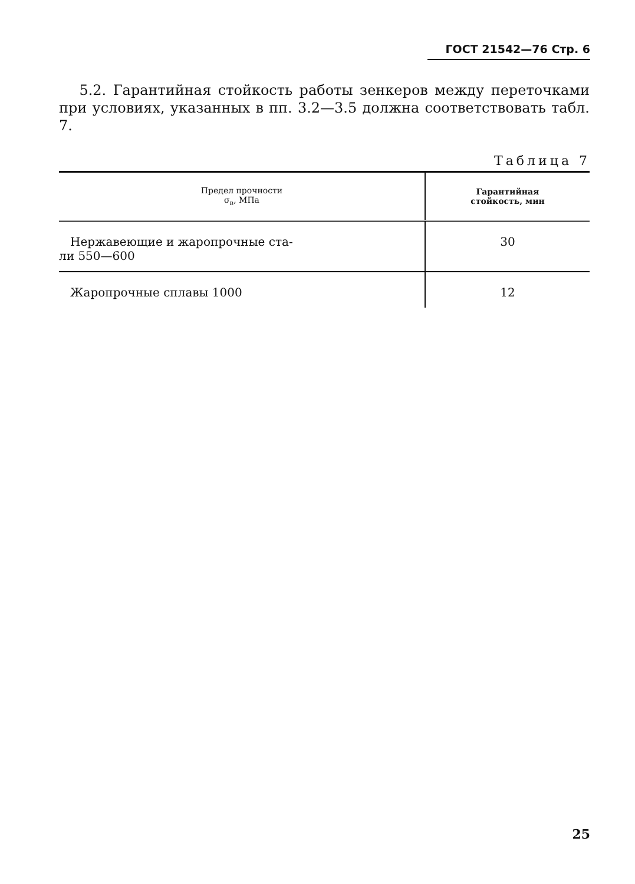ГОСТ 21542—76 Стр. 6
5.2. Гарантийная стойкость работы зенкеров между переточками при условиях, указанных в пп. 3.2—3.5 должна соответствовать табл. 7.
Таблица 7
| Предел прочности σ<sub>в</sub>, МПа | Гарантийная стойкость, мин |
| --- | --- |
| Нержавеющие и жаропрочные ста- ли 550—600 | 30 |
| Жаропрочные сплавы 1000 | 12 |
25